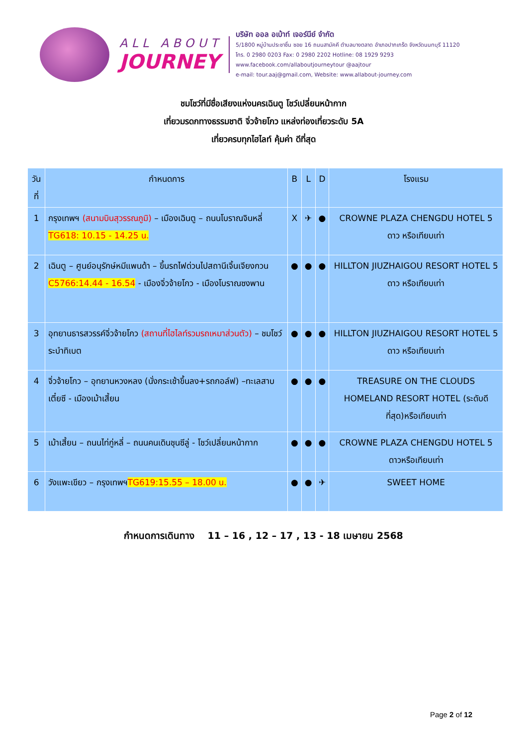ALL ABOUT
JOURNEY
บริษัท ออล อเบ้าท์ เจอร์นีย์ จำกัด
5/1800 หมู่บ้านประชาชื่น ซอย 16 ถนนสามัคคี ตำบลบางตลาด อำเภอปากเกร็ด จังหวัดนนทบุรี 11120
โทร. 0 2980 0203 Fax: 0 2980 2202 Hotline: 08 1929 9293
www.facebook.com/allaboutjourneytour @aajtour
e-mail: tour.aaj@gmail.com, Website: www.allabout-journey.com
ชมโชว์ที่มีชื่อเสียงแห่งนครเฉินตู โชว์เปลี่ยนหน้ากาก
เที่ยวมรดกทางธรรมชาติ จิ่วจ้ายโกว แหล่งท่องเที่ยวระดับ 5A
เที่ยวครบทุกไฮไลท์ คุ้มค่า ดีที่สุด
| วันที่ | กำหนดการ | B | L | D | โรงแรม |
| --- | --- | --- | --- | --- | --- |
| 1 | กรุงเทพฯ (สนามบินสุวรรณภูมิ) – เมืองเฉินตู – ถนนโบราณจินหลี่ TG618: 10.15 - 14.25 น. | X | ✈ | ● | CROWNE PLAZA CHENGDU HOTEL 5 ดาว หรือเทียบเท่า |
| 2 | เฉินตู – ศูนย์อนุรักษ์หมีแพนด้า – ขึ้นรถไฟด่วนไปสถานีเจิ้นเจียงกวน C5766:14.44 - 16.54 - เมืองจิ่วจ้ายโกว - เมืองโบราณซงพาน | ● | ● | ● | HILLTON JIUZHAIGOU RESORT HOTEL 5 ดาว หรือเทียบเท่า |
| 3 | อุทยานธารสวรรค์จิ่วจ้ายโกว (สถานที่ไฮไลท์รวมรถเหมาส่วนตัว) – ชมโชว์ระบำทิเบต | ● | ● | ● | HILLTON JIUZHAIGOU RESORT HOTEL 5 ดาว หรือเทียบเท่า |
| 4 | จิ่วจ้ายโกว – อุทยานหวงหลง (นั่งกระเช้าขึ้นลง+รถกอล์ฟ) –ทะเลสาบเตี๋ยซี - เมืองเม้าเสี้ยน | ● | ● | ● | TREASURE ON THE CLOUDS HOMELAND RESORT HOTEL (ระดับดีที่สุด)หรือเทียบเท่า |
| 5 | เม้าเสี้ยน – ถนนไท่กู่หลี่ – ถนนคนเดินชุนซีลู่ - โชว์เปลี่ยนหน้ากาก | ● | ● | ● | CROWNE PLAZA CHENGDU HOTEL 5 ดาวหรือเทียบเท่า |
| 6 | วังแพะเขียว – กรุงเทพฯ TG619:15.55 – 18.00 น. | ● | ● | ✈ | SWEET HOME |
กำหนดการเดินทาง 11 – 16 , 12 – 17 , 13 - 18 เมษายน 2568
Page 2 of 12